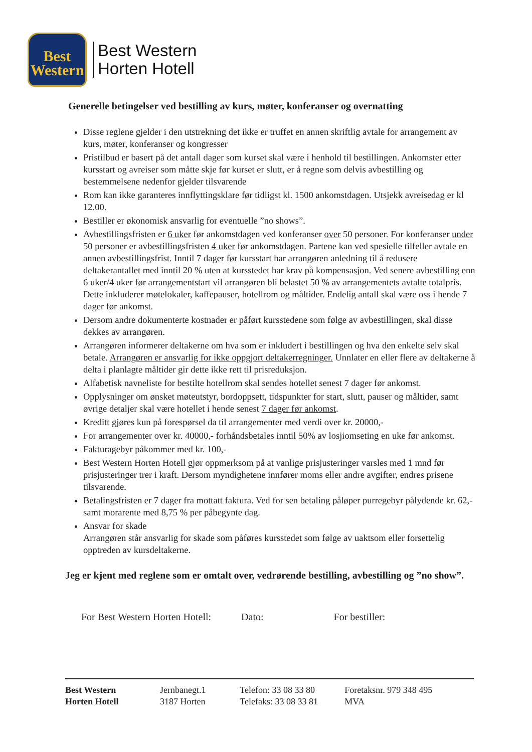Best
Western
Best Western
Horten Hotell
Generelle betingelser ved bestilling av kurs, møter, konferanser og overnatting
Disse reglene gjelder i den utstrekning det ikke er truffet en annen skriftlig avtale for arrangement av kurs, møter, konferanser og kongresser
Pristilbud er basert på det antall dager som kurset skal være i henhold til bestillingen. Ankomster etter kursstart og avreiser som måtte skje før kurset er slutt, er å regne som delvis avbestilling og bestemmelsene nedenfor gjelder tilsvarende
Rom kan ikke garanteres innflyttingsklare før tidligst kl. 1500 ankomstdagen. Utsjekk avreisedag er kl 12.00.
Bestiller er økonomisk ansvarlig for eventuelle ”no shows”.
Avbestillingsfristen er 6 uker før ankomstdagen ved konferanser over 50 personer. For konferanser under 50 personer er avbestillingsfristen 4 uker før ankomstdagen. Partene kan ved spesielle tilfeller avtale en annen avbestillingsfrist. Inntil 7 dager før kursstart har arrangøren anledning til å redusere deltakerantallet med inntil 20 % uten at kursstedet har krav på kompensasjon. Ved senere avbestilling enn 6 uker/4 uker før arrangementstart vil arrangøren bli belastet 50 % av arrangementets avtalte totalpris. Dette inkluderer møtelokaler, kaffepauser, hotellrom og måltider. Endelig antall skal være oss i hende 7 dager før ankomst.
Dersom andre dokumenterte kostnader er påført kursstedene som følge av avbestillingen, skal disse dekkes av arrangøren.
Arrangøren informerer deltakerne om hva som er inkludert i bestillingen og hva den enkelte selv skal betale. Arrangøren er ansvarlig for ikke oppgjort deltakerregninger. Unnlater en eller flere av deltakerne å delta i planlagte måltider gir dette ikke rett til prisreduksjon.
Alfabetisk navneliste for bestilte hotellrom skal sendes hotellet senest 7 dager før ankomst.
Opplysninger om ønsket møteutstyr, bordoppsett, tidspunkter for start, slutt, pauser og måltider, samt øvrige detaljer skal være hotellet i hende senest 7 dager før ankomst.
Kreditt gjøres kun på forespørsel da til arrangementer med verdi over kr. 20000,-
For arrangementer over kr. 40000,- forhåndsbetales inntil 50% av losjiomseting en uke før ankomst.
Fakturagebyr påkommer med kr. 100,-
Best Western Horten Hotell gjør oppmerksom på at vanlige prisjusteringer varsles med 1 mnd før prisjusteringer trer i kraft. Dersom myndighetene innfører moms eller andre avgifter, endres prisene tilsvarende.
Betalingsfristen er 7 dager fra mottatt faktura. Ved for sen betaling påløper purregebyr pålydende kr. 62,- samt morarente med 8,75 % per påbegynte dag.
Ansvar for skade
Arrangøren står ansvarlig for skade som påføres kursstedet som følge av uaktsom eller forsettelig opptreden av kursdeltakerne.
Jeg er kjent med reglene som er omtalt over, vedrørende bestilling, avbestilling og ”no show”.
For Best Western Horten Hotell: Dato: For bestiller:
Best Western
Horten Hotell
Jernbanegt.1
3187 Horten
Telefon: 33 08 33 80
Telefaks: 33 08 33 81
Foretaksnr. 979 348 495 MVA